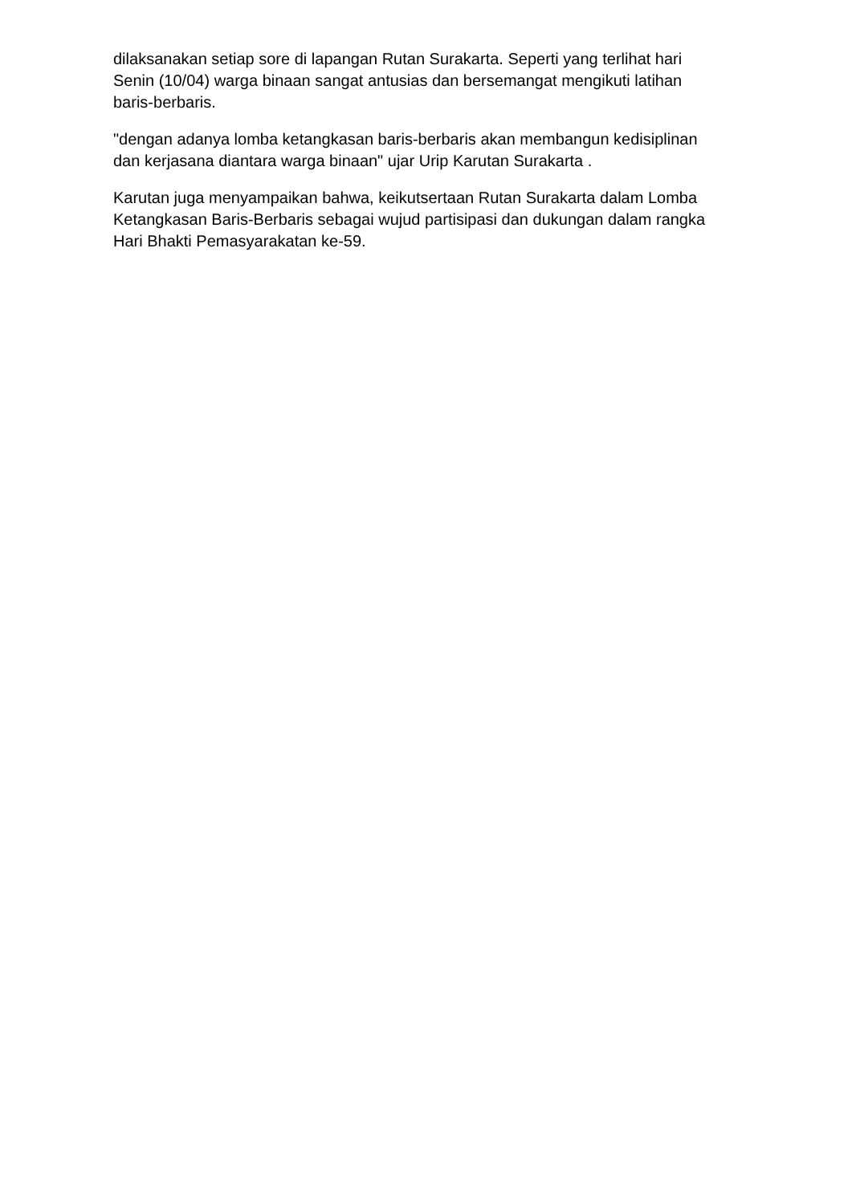dilaksanakan setiap sore di lapangan Rutan Surakarta. Seperti yang terlihat hari Senin (10/04) warga binaan sangat antusias dan bersemangat mengikuti latihan baris-berbaris.
"dengan adanya lomba ketangkasan baris-berbaris akan membangun kedisiplinan dan kerjasana diantara warga binaan" ujar Urip Karutan Surakarta .
Karutan juga menyampaikan bahwa, keikutsertaan Rutan Surakarta dalam Lomba Ketangkasan Baris-Berbaris sebagai wujud partisipasi dan dukungan dalam rangka Hari Bhakti Pemasyarakatan ke-59.